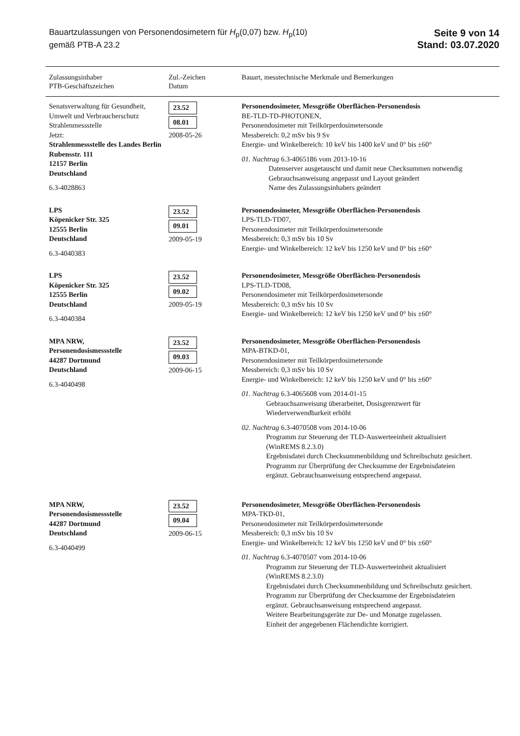Bauartzulassungen von Personendosimetern für H<sub>p</sub>(0,07) bzw. H<sub>p</sub>(10)
gemäß PTB-A 23.2
Seite 9 von 14
Stand: 03.07.2020
| Zulassungsinhaber PTB-Geschäftszeichen | Zul.-Zeichen Datum | Bauart, messtechnische Merkmale und Bemerkungen |
| --- | --- | --- |
| Senatsverwaltung für Gesundheit, Umwelt und Verbraucherschutz Strahlenmessstelle Jetzt: Strahlenmessstelle des Landes Berlin Rubensstr. 111 12157 Berlin Deutschland 6.3-4028863 | 23.52 08.01 2008-05-26 | Personendosimeter, Messgröße Oberflächen-Personendosis BE-TLD-TD-PHOTONEN, Personendosimeter mit Teilkörperdosimetersonde Messbereich: 0,2 mSv bis 9 Sv Energie- und Winkelbereich: 10 keV bis 1400 keV und 0° bis ±60° 01. Nachtrag 6.3-4065186 vom 2013-10-16 Datenserver ausgetauscht und damit neue Checksummen notwendig Gebrauchsanweisung angepasst und Layout geändert Name des Zulassungsinhabers geändert |
| LPS Köpenicker Str. 325 12555 Berlin Deutschland 6.3-4040383 | 23.52 09.01 2009-05-19 | Personendosimeter, Messgröße Oberflächen-Personendosis LPS-TLD-TD07, Personendosimeter mit Teilkörperdosimetersonde Messbereich: 0,3 mSv bis 10 Sv Energie- und Winkelbereich: 12 keV bis 1250 keV und 0° bis ±60° |
| LPS Köpenicker Str. 325 12555 Berlin Deutschland 6.3-4040384 | 23.52 09.02 2009-05-19 | Personendosimeter, Messgröße Oberflächen-Personendosis LPS-TLD-TD08, Personendosimeter mit Teilkörperdosimetersonde Messbereich: 0,3 mSv bis 10 Sv Energie- und Winkelbereich: 12 keV bis 1250 keV und 0° bis ±60° |
| MPA NRW, Personendosismessstelle 44287 Dortmund Deutschland 6.3-4040498 | 23.52 09.03 2009-06-15 | Personendosimeter, Messgröße Oberflächen-Personendosis MPA-BTKD-01, Personendosimeter mit Teilkörperdosimetersonde Messbereich: 0,3 mSv bis 10 Sv Energie- und Winkelbereich: 12 keV bis 1250 keV und 0° bis ±60° 01. Nachtrag 6.3-4065608 vom 2014-01-15 Gebrauchsanweisung überarbeitet, Dosisgrenzwert für Wiederverwendbarkeit erhöht 02. Nachtrag 6.3-4070508 vom 2014-10-06 Programm zur Steuerung der TLD-Auswerteeinheit aktualisiert (WinREMS 8.2.3.0) Ergebnisdatei durch Checksummenbildung und Schreibschutz gesichert. Programm zur Überprüfung der Checksumme der Ergebnisdateien ergänzt. Gebrauchsanweisung entsprechend angepasst. |
| MPA NRW, Personendosismessstelle 44287 Dortmund Deutschland 6.3-4040499 | 23.52 09.04 2009-06-15 | Personendosimeter, Messgröße Oberflächen-Personendosis MPA-TKD-01, Personendosimeter mit Teilkörperdosimetersonde Messbereich: 0,3 mSv bis 10 Sv Energie- und Winkelbereich: 12 keV bis 1250 keV und 0° bis ±60° 01. Nachtrag 6.3-4070507 vom 2014-10-06 Programm zur Steuerung der TLD-Auswerteeinheit aktualisiert (WinREMS 8.2.3.0) Ergebnisdatei durch Checksummenbildung und Schreibschutz gesichert. Programm zur Überprüfung der Checksumme der Ergebnisdateien ergänzt. Gebrauchsanweisung entsprechend angepasst. Weitere Bearbeitungsgeräte zur De- und Monatge zugelassen. Einheit der angegebenen Flächendichte korrigiert. |